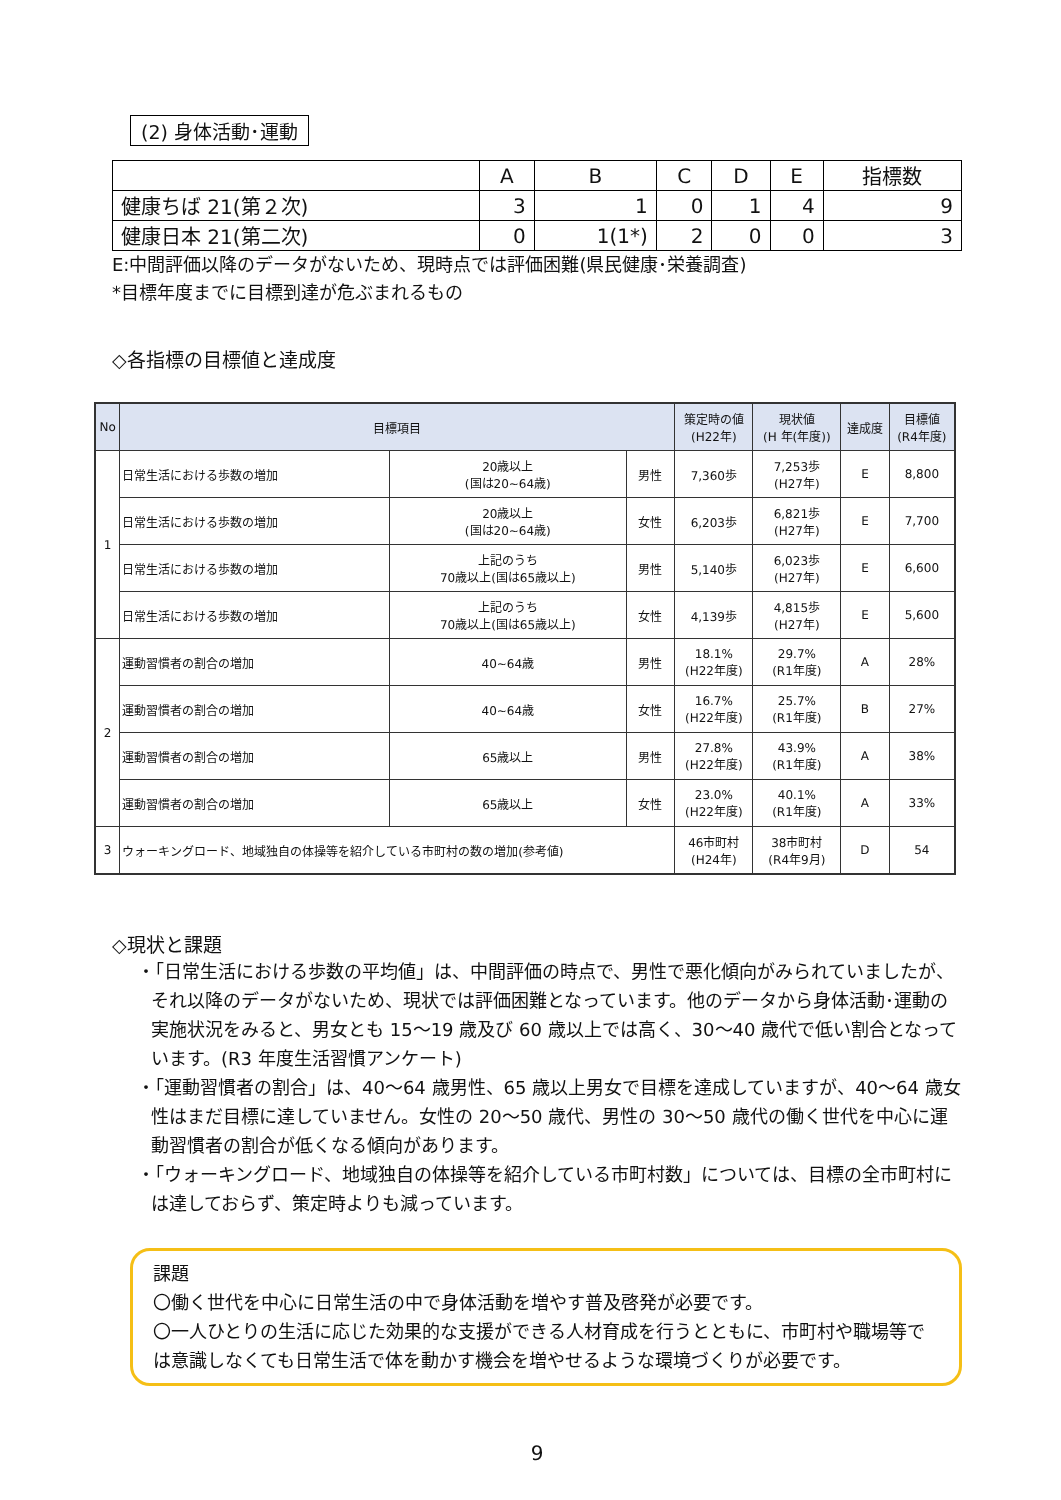(2) 身体活動･運動
| | A | B | C | D | E | 指標数 |
| --- | --- | --- | --- | --- | --- | --- |
| 健康ちば 21(第２次) | 3 | 1 | 0 | 1 | 4 | 9 |
| 健康日本 21(第二次) | 0 | 1(1*) | 2 | 0 | 0 | 3 |
E:中間評価以降のデータがないため、現時点では評価困難(県民健康･栄養調査)
*目標年度までに目標到達が危ぶまれるもの
◇各指標の目標値と達成度
| No | 目標項目 | | | 策定時の値 (H22年) | 現状値 (H 年(年度)) | 達成度 | 目標値 (R4年度) |
| --- | --- | --- | --- | --- | --- | --- | --- |
| 1 | 日常生活における歩数の増加 | 20歳以上 (国は20~64歳) | 男性 | 7,360歩 | 7,253歩 (H27年) | E | 8,800 |
| | 日常生活における歩数の増加 | 20歳以上 (国は20~64歳) | 女性 | 6,203歩 | 6,821歩 (H27年) | E | 7,700 |
| | 日常生活における歩数の増加 | 上記のうち 70歳以上(国は65歳以上) | 男性 | 5,140歩 | 6,023歩 (H27年) | E | 6,600 |
| | 日常生活における歩数の増加 | 上記のうち 70歳以上(国は65歳以上) | 女性 | 4,139歩 | 4,815歩 (H27年) | E | 5,600 |
| 2 | 運動習慣者の割合の増加 | 40~64歳 | 男性 | 18.1% (H22年度) | 29.7% (R1年度) | A | 28% |
| | 運動習慣者の割合の増加 | 40~64歳 | 女性 | 16.7% (H22年度) | 25.7% (R1年度) | B | 27% |
| | 運動習慣者の割合の増加 | 65歳以上 | 男性 | 27.8% (H22年度) | 43.9% (R1年度) | A | 38% |
| | 運動習慣者の割合の増加 | 65歳以上 | 女性 | 23.0% (H22年度) | 40.1% (R1年度) | A | 33% |
| 3 | ウォーキングロード、地域独自の体操等を紹介している市町村の数の増加(参考値) | | | 46市町村 (H24年) | 38市町村 (R4年9月) | D | 54 |
◇現状と課題
・「日常生活における歩数の平均値」は、中間評価の時点で、男性で悪化傾向がみられていましたが、それ以降のデータがないため、現状では評価困難となっています。他のデータから身体活動･運動の実施状況をみると、男女とも 15～19 歳及び 60 歳以上では高く、30～40 歳代で低い割合となっています。(R3 年度生活習慣アンケート)
・「運動習慣者の割合」は、40～64 歳男性、65 歳以上男女で目標を達成していますが、40～64 歳女性はまだ目標に達していません。女性の 20～50 歳代、男性の 30～50 歳代の働く世代を中心に運動習慣者の割合が低くなる傾向があります。
・「ウォーキングロード、地域独自の体操等を紹介している市町村数」については、目標の全市町村には達しておらず、策定時よりも減っています。
課題
〇働く世代を中心に日常生活の中で身体活動を増やす普及啓発が必要です。
〇一人ひとりの生活に応じた効果的な支援ができる人材育成を行うとともに、市町村や職場等では意識しなくても日常生活で体を動かす機会を増やせるような環境づくりが必要です。
9